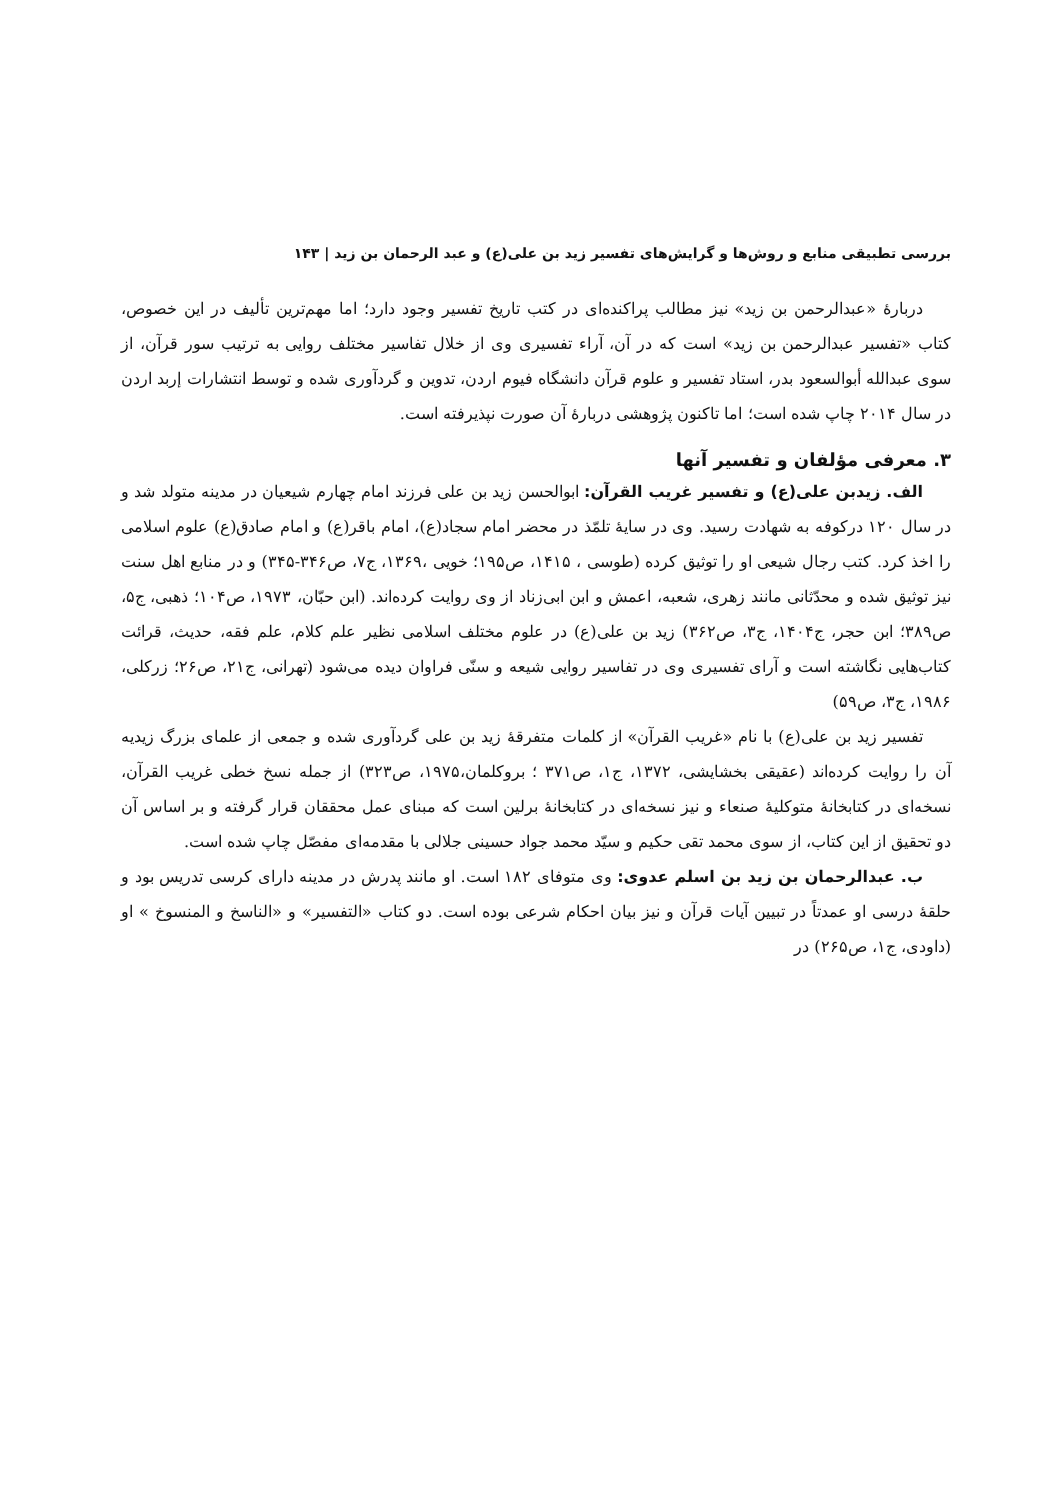بررسی تطبیقی منابع و روش‌ها و گرایش‌های تفسیر زید بن علی(ع) و عبد الرحمان بن زید | ۱۴۳
دربارهٔ «عبدالرحمن بن زید» نیز مطالب پراکنده‌ای در کتب تاریخ تفسیر وجود دارد؛ اما مهم‌ترین تألیف در این خصوص، کتاب «تفسیر عبدالرحمن بن زید» است که در آن، آراء تفسیری وی از خلال تفاسیر مختلف روایی به ترتیب سور قرآن، از سوی عبدالله أبوالسعود بدر، استاد تفسیر و علوم قرآن دانشگاه فیوم اردن، تدوین و گردآوری شده و توسط انتشارات إربد اردن در سال ۲۰۱۴ چاپ شده است؛ اما تاکنون پژوهشی دربارهٔ آن صورت نپذیرفته است.
۳. معرفی مؤلفان و تفسیر آنها
الف. زیدبن علی(ع) و تفسیر غریب القرآن: ابوالحسن زید بن علی فرزند امام چهارم شیعیان در مدینه متولد شد و در سال ۱۲۰ درکوفه به شهادت رسید. وی در سایهٔ تلمّذ در محضر امام سجاد(ع)، امام باقر(ع) و امام صادق(ع) علوم اسلامی را اخذ کرد. کتب رجال شیعی او را توثیق کرده (طوسی ، ۱۴۱۵، ص۱۹۵؛ خویی ،۱۳۶۹، ج۷، ص۳۴۶-۳۴۵) و در منابع اهل سنت نیز توثیق شده و محدّثانی مانند زهری، شعبه، اعمش و ابن ابی‌زناد از وی روایت کرده‌اند. (ابن حبّان، ۱۹۷۳، ص۱۰۴؛ ذهبی، ج۵، ص۳۸۹؛ ابن حجر، ج۱۴۰۴، ج۳، ص۳۶۲) زید بن علی(ع) در علوم مختلف اسلامی نظیر علم کلام، علم فقه، حدیث، قرائت کتاب‌هایی نگاشته است و آرای تفسیری وی در تفاسیر روایی شیعه و سنّی فراوان دیده می‌شود (تهرانی، ج۲۱، ص۲۶؛ زرکلی، ۱۹۸۶، ج۳، ص۵۹)
تفسیر زید بن علی(ع) با نام «غریب القرآن» از کلمات متفرقهٔ زید بن علی گردآوری شده و جمعی از علمای بزرگ زیدیه آن را روایت کرده‌اند (عقیقی بخشایشی، ۱۳۷۲، ج۱، ص۳۷۱ ؛ بروکلمان،۱۹۷۵، ص۳۲۳) از جمله نسخ خطی غریب القرآن، نسخه‌ای در کتابخانهٔ متوکلیهٔ صنعاء و نیز نسخه‌ای در کتابخانهٔ برلین است که مبنای عمل محققان قرار گرفته و بر اساس آن دو تحقیق از این کتاب، از سوی محمد تقی حکیم و سیّد محمد جواد حسینی جلالی با مقدمه‌ای مفصّل چاپ شده است.
ب. عبدالرحمان بن زید بن اسلم عدوی: وی متوفای ۱۸۲ است. او مانند پدرش در مدینه دارای کرسی تدریس بود و حلقهٔ درسی او عمدتاً در تبیین آیات قرآن و نیز بیان احکام شرعی بوده است. دو کتاب «التفسیر» و «الناسخ و المنسوخ » او (داودی، ج۱، ص۲۶۵) در